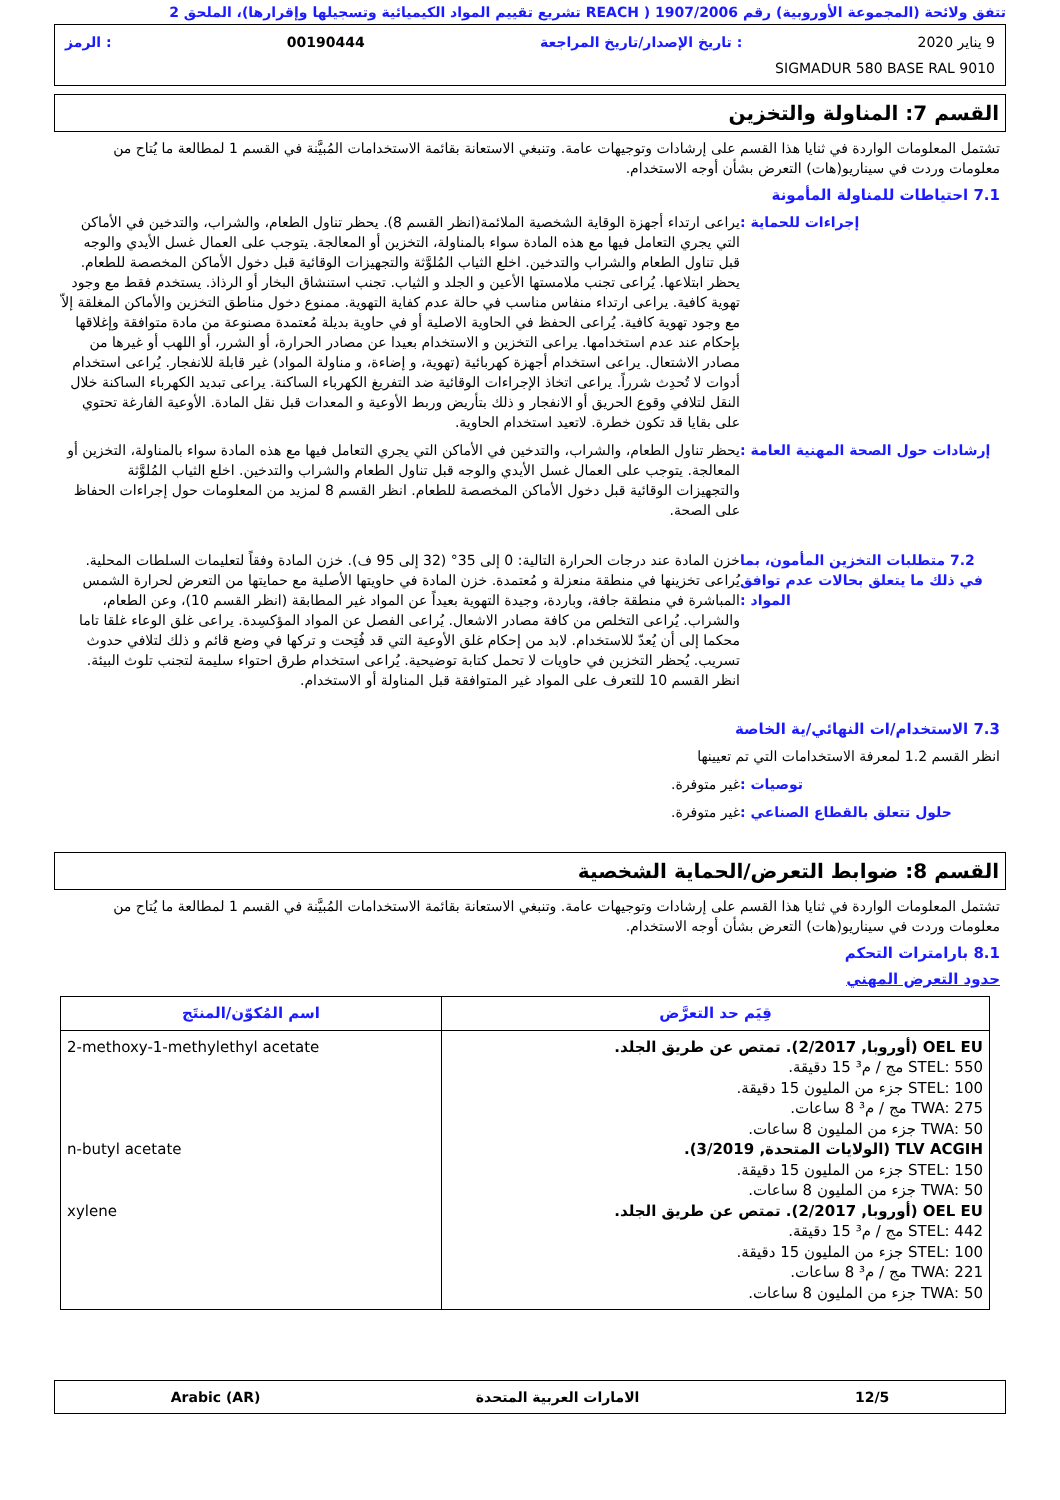تتفق ولائحة (المجموعة الأوروبية) رقم 1907/2006 ( REACH تشريع تقييم المواد الكيميائية وتسجيلها وإقرارها)، الملحق 2
9 يناير 2020: تاريخ الإصدار/تاريخ المراجعة 00190444: الرمز
SIGMADUR 580 BASE RAL 9010
القسم 7: المناولة والتخزين
تشتمل المعلومات الواردة في ثنايا هذا القسم على إرشادات وتوجيهات عامة. وتنبغي الاستعانة بقائمة الاستخدامات المُبيَّنة في القسم 1 لمطالعة ما يُتاح من معلومات وردت في سيناريو(هات) التعرض بشأن أوجه الاستخدام.
7.1 احتياطات للمناولة المأمونة
إجراءات للحماية : يراعى ارتداء أجهزة الوقاية الشخصية الملائمة(انظر القسم 8). يحظر تناول الطعام، والشراب، والتدخين في الأماكن التي يجري التعامل فيها مع هذه المادة سواء بالمناولة، التخزين أو المعالجة. يتوجب على العمال غسل الأيدي والوجه قبل تناول الطعام والشراب والتدخين. اخلع الثياب المُلوَّثة والتجهيزات الوقائية قبل دخول الأماكن المخصصة للطعام. يحظر ابتلاعها. يُراعى تجنب ملامستها الأعين و الجلد و الثياب. تجنب استنشاق البخار أو الرذاذ. يستخدم فقط مع وجود تهوية كافية. يراعى ارتداء منفاس مناسب في حالة عدم كفاية التهوية. ممنوع دخول مناطق التخزين والأماكن المغلقة إلاّ مع وجود تهوية كافية. يُراعى الحفظ في الحاوية الاصلية أو في حاوية بديلة مُعتمدة مصنوعة من مادة متوافقة وإغلاقها بإحكام عند عدم استخدامها. يراعى التخزين و الاستخدام بعيدا عن مصادر الحرارة، أو الشرر، أو اللهب أو غيرها من مصادر الاشتعال. يراعى استخدام أجهزة كهربائية (تهوية، و إضاءة، و مناولة المواد) غير قابلة للانفجار. يُراعى استخدام أدوات لا تُحدِث شرراً. يراعى اتخاذ الإجراءات الوقائية ضد التفريغ الكهرباء الساكنة. يراعى تبديد الكهرباء الساكنة خلال النقل لتلافي وقوع الحريق أو الانفجار و ذلك بتأريض وربط الأوعية و المعدات قبل نقل المادة. الأوعية الفارغة تحتوي على بقايا قد تكون خطرة. لاتعيد استخدام الحاوية.
إرشادات حول الصحة المهنية العامة :
يحظر تناول الطعام، والشراب، والتدخين في الأماكن التي يجري التعامل فيها مع هذه المادة سواء بالمناولة، التخزين أو المعالجة. يتوجب على العمال غسل الأيدي والوجه قبل تناول الطعام والشراب والتدخين. اخلع الثياب المُلوَّثة والتجهيزات الوقائية قبل دخول الأماكن المخصصة للطعام. انظر القسم 8 لمزيد من المعلومات حول إجراءات الحفاظ على الصحة.
7.2 متطلبات التخزين المأمون، بما في ذلك ما يتعلق بحالات عدم توافق المواد :
خزن المادة عند درجات الحرارة التالية: 0 إلى 35° (32 إلى 95 ف). خزن المادة وفقاً لتعليمات السلطات المحلية. يُراعى تخزينها في منطقة منعزلة و مُعتمدة. خزن المادة في حاويتها الأصلية مع حمايتها من التعرض لحرارة الشمس المباشرة في منطقة جافة، وباردة، وجيدة التهوية بعيداً عن المواد غير المطابقة (انظر القسم 10)، وعن الطعام، والشراب. يُراعى التخلص من كافة مصادر الاشعال. يُراعى الفصل عن المواد المؤكسِدة. يراعى غلق الوعاء غلقا تاما محكما إلى أن يُعدّ للاستخدام. لابد من إحكام غلق الأوعية التي قد فُتِحت و تركها في وضع قائم و ذلك لتلافي حدوث تسريب. يُحظر التخزين في حاويات لا تحمل كتابة توضيحية. يُراعى استخدام طرق احتواء سليمة لتجنب تلوث البيئة. انظر القسم 10 للتعرف على المواد غير المتوافقة قبل المناولة أو الاستخدام.
7.3 الاستخدام/ات النهائي/ية الخاصة
انظر القسم 1.2 لمعرفة الاستخدامات التي تم تعيينها
توصيات : غير متوفرة.
حلول تتعلق بالقطاع الصناعي : غير متوفرة.
القسم 8: ضوابط التعرض/الحماية الشخصية
تشتمل المعلومات الواردة في ثنايا هذا القسم على إرشادات وتوجيهات عامة. وتنبغي الاستعانة بقائمة الاستخدامات المُبيَّنة في القسم 1 لمطالعة ما يُتاح من معلومات وردت في سيناريو(هات) التعرض بشأن أوجه الاستخدام.
8.1 بارامترات التحكم
حدود التعرض المهني
| قِيَم حد التعرَّض | اسم المُكوّن/المنتَج |
| --- | --- |
| OEL EU (أوروبا, 2/2017). تمتص عن طريق الجلد. STEL: 550 مج / م³ 15 دقيقة. STEL: 100 جزء من المليون 15 دقيقة. TWA: 275 مج / م³ 8 ساعات. TWA: 50 جزء من المليون 8 ساعات. TLV ACGIH (الولايات المتحدة, 3/2019). STEL: 150 جزء من المليون 15 دقيقة. TWA: 50 جزء من المليون 8 ساعات. OEL EU (أوروبا, 2/2017). تمتص عن طريق الجلد. STEL: 442 مج / م³ 15 دقيقة. STEL: 100 جزء من المليون 15 دقيقة. TWA: 221 مج / م³ 8 ساعات. TWA: 50 جزء من المليون 8 ساعات. | 2-methoxy-1-methylethyl acetate n-butyl acetate xylene |
12/5 الامارات العربية المتحدة Arabic (AR)